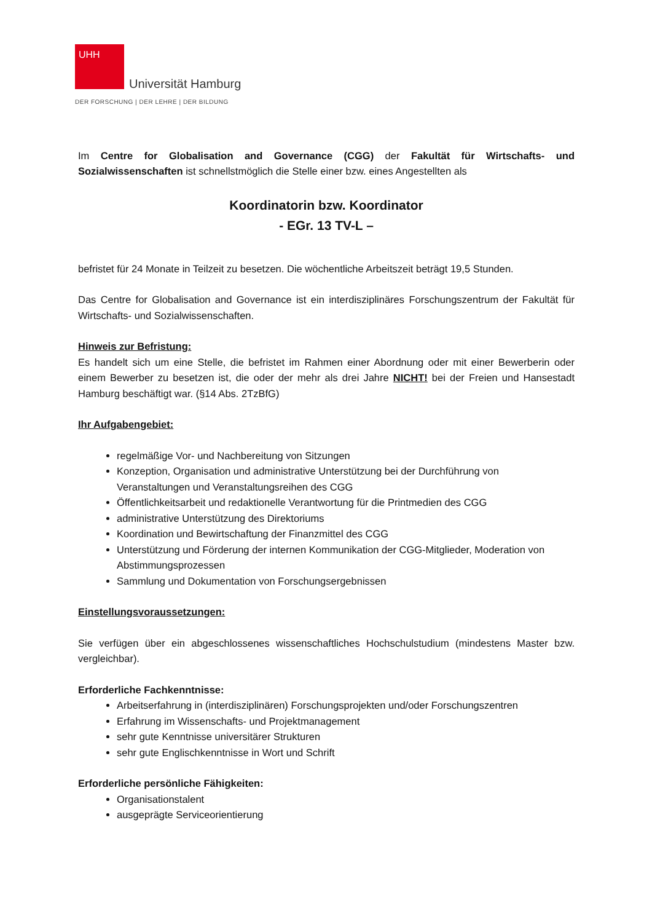UHH
Universität Hamburg
DER FORSCHUNG | DER LEHRE | DER BILDUNG
Im Centre for Globalisation and Governance (CGG) der Fakultät für Wirtschafts- und Sozialwissenschaften ist schnellstmöglich die Stelle einer bzw. eines Angestellten als
Koordinatorin bzw. Koordinator
- EGr. 13 TV-L –
befristet für 24 Monate in Teilzeit zu besetzen. Die wöchentliche Arbeitszeit beträgt 19,5 Stunden.
Das Centre for Globalisation and Governance ist ein interdisziplinäres Forschungszentrum der Fakultät für Wirtschafts- und Sozialwissenschaften.
Hinweis zur Befristung:
Es handelt sich um eine Stelle, die befristet im Rahmen einer Abordnung oder mit einer Bewerberin oder einem Bewerber zu besetzen ist, die oder der mehr als drei Jahre NICHT! bei der Freien und Hansestadt Hamburg beschäftigt war. (§14 Abs. 2TzBfG)
Ihr Aufgabengebiet:
regelmäßige Vor- und Nachbereitung von Sitzungen
Konzeption, Organisation und administrative Unterstützung bei der Durchführung von Veranstaltungen und Veranstaltungsreihen des CGG
Öffentlichkeitsarbeit und redaktionelle Verantwortung für die Printmedien des CGG
administrative Unterstützung des Direktoriums
Koordination und Bewirtschaftung der Finanzmittel des CGG
Unterstützung und Förderung der internen Kommunikation der CGG-Mitglieder, Moderation von Abstimmungsprozessen
Sammlung und Dokumentation von Forschungsergebnissen
Einstellungsvoraussetzungen:
Sie verfügen über ein abgeschlossenes wissenschaftliches Hochschulstudium (mindestens Master bzw. vergleichbar).
Erforderliche Fachkenntnisse:
Arbeitserfahrung in (interdisziplinären) Forschungsprojekten und/oder Forschungszentren
Erfahrung im Wissenschafts- und Projektmanagement
sehr gute Kenntnisse universitärer Strukturen
sehr gute Englischkenntnisse in Wort und Schrift
Erforderliche persönliche Fähigkeiten:
Organisationstalent
ausgeprägte Serviceorientierung